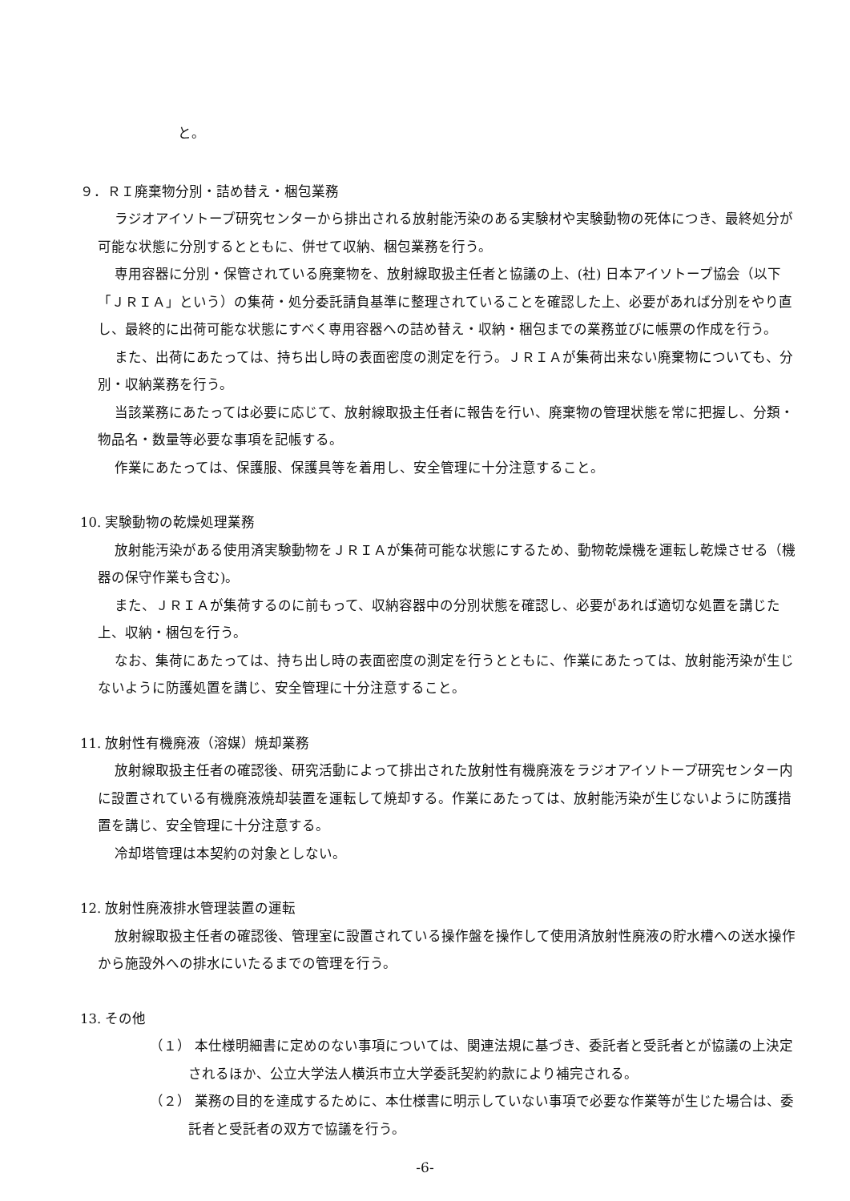と。
９．ＲＩ廃棄物分別・詰め替え・梱包業務
ラジオアイソトープ研究センターから排出される放射能汚染のある実験材や実験動物の死体につき、最終処分が可能な状態に分別するとともに、併せて収納、梱包業務を行う。
専用容器に分別・保管されている廃棄物を、放射線取扱主任者と協議の上、(社) 日本アイソトープ協会（以下「ＪＲＩＡ」という）の集荷・処分委託請負基準に整理されていることを確認した上、必要があれば分別をやり直し、最終的に出荷可能な状態にすべく専用容器への詰め替え・収納・梱包までの業務並びに帳票の作成を行う。
また、出荷にあたっては、持ち出し時の表面密度の測定を行う。ＪＲＩＡが集荷出来ない廃棄物についても、分別・収納業務を行う。
当該業務にあたっては必要に応じて、放射線取扱主任者に報告を行い、廃棄物の管理状態を常に把握し、分類・物品名・数量等必要な事項を記帳する。
作業にあたっては、保護服、保護具等を着用し、安全管理に十分注意すること。
10. 実験動物の乾燥処理業務
放射能汚染がある使用済実験動物をＪＲＩＡが集荷可能な状態にするため、動物乾燥機を運転し乾燥させる（機器の保守作業も含む)。
また、ＪＲＩＡが集荷するのに前もって、収納容器中の分別状態を確認し、必要があれば適切な処置を講じた上、収納・梱包を行う。
なお、集荷にあたっては、持ち出し時の表面密度の測定を行うとともに、作業にあたっては、放射能汚染が生じないように防護処置を講じ、安全管理に十分注意すること。
11. 放射性有機廃液（溶媒）焼却業務
放射線取扱主任者の確認後、研究活動によって排出された放射性有機廃液をラジオアイソトープ研究センター内に設置されている有機廃液焼却装置を運転して焼却する。作業にあたっては、放射能汚染が生じないように防護措置を講じ、安全管理に十分注意する。
冷却塔管理は本契約の対象としない。
12. 放射性廃液排水管理装置の運転
放射線取扱主任者の確認後、管理室に設置されている操作盤を操作して使用済放射性廃液の貯水槽への送水操作から施設外への排水にいたるまでの管理を行う。
13. その他
（１） 本仕様明細書に定めのない事項については、関連法規に基づき、委託者と受託者とが協議の上決定されるほか、公立大学法人横浜市立大学委託契約約款により補完される。
（２） 業務の目的を達成するために、本仕様書に明示していない事項で必要な作業等が生じた場合は、委託者と受託者の双方で協議を行う。
-6-